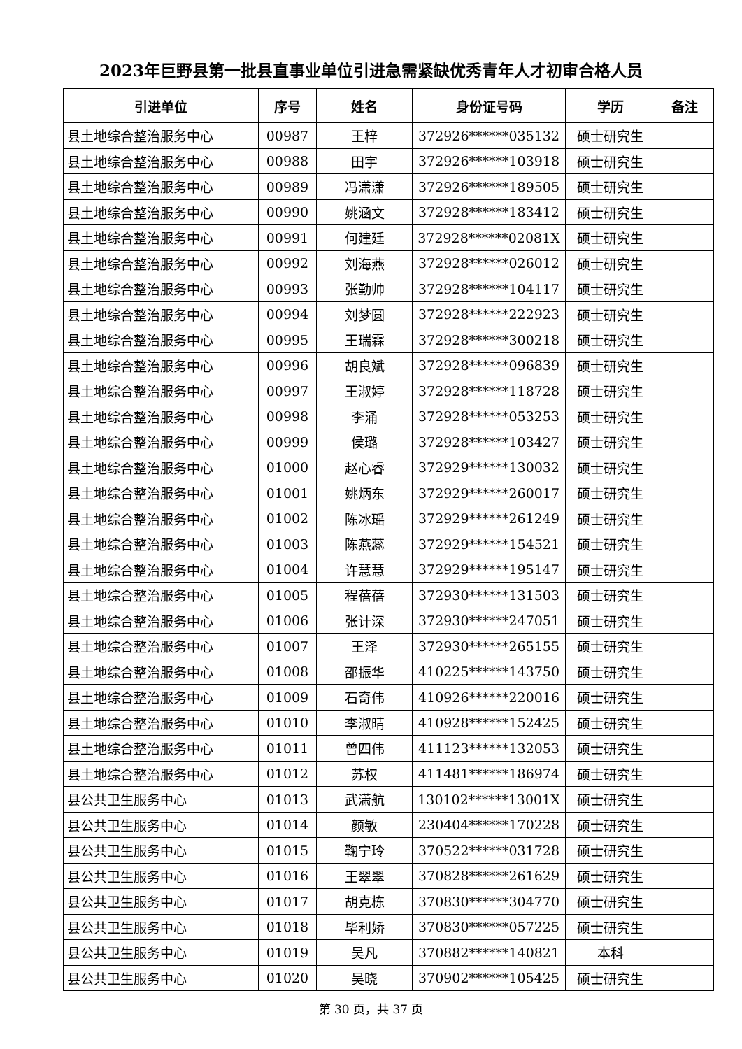2023年巨野县第一批县直事业单位引进急需紧缺优秀青年人才初审合格人员
| 引进单位 | 序号 | 姓名 | 身份证号码 | 学历 | 备注 |
| --- | --- | --- | --- | --- | --- |
| 县土地综合整治服务中心 | 00987 | 王梓 | 372926******035132 | 硕士研究生 | |
| 县土地综合整治服务中心 | 00988 | 田宇 | 372926******103918 | 硕士研究生 | |
| 县土地综合整治服务中心 | 00989 | 冯潇潇 | 372926******189505 | 硕士研究生 | |
| 县土地综合整治服务中心 | 00990 | 姚涵文 | 372928******183412 | 硕士研究生 | |
| 县土地综合整治服务中心 | 00991 | 何建廷 | 372928******02081X | 硕士研究生 | |
| 县土地综合整治服务中心 | 00992 | 刘海燕 | 372928******026012 | 硕士研究生 | |
| 县土地综合整治服务中心 | 00993 | 张勤帅 | 372928******104117 | 硕士研究生 | |
| 县土地综合整治服务中心 | 00994 | 刘梦圆 | 372928******222923 | 硕士研究生 | |
| 县土地综合整治服务中心 | 00995 | 王瑞霖 | 372928******300218 | 硕士研究生 | |
| 县土地综合整治服务中心 | 00996 | 胡良斌 | 372928******096839 | 硕士研究生 | |
| 县土地综合整治服务中心 | 00997 | 王淑婷 | 372928******118728 | 硕士研究生 | |
| 县土地综合整治服务中心 | 00998 | 李涌 | 372928******053253 | 硕士研究生 | |
| 县土地综合整治服务中心 | 00999 | 侯璐 | 372928******103427 | 硕士研究生 | |
| 县土地综合整治服务中心 | 01000 | 赵心睿 | 372929******130032 | 硕士研究生 | |
| 县土地综合整治服务中心 | 01001 | 姚炳东 | 372929******260017 | 硕士研究生 | |
| 县土地综合整治服务中心 | 01002 | 陈冰瑶 | 372929******261249 | 硕士研究生 | |
| 县土地综合整治服务中心 | 01003 | 陈燕蕊 | 372929******154521 | 硕士研究生 | |
| 县土地综合整治服务中心 | 01004 | 许慧慧 | 372929******195147 | 硕士研究生 | |
| 县土地综合整治服务中心 | 01005 | 程蓓蓓 | 372930******131503 | 硕士研究生 | |
| 县土地综合整治服务中心 | 01006 | 张计深 | 372930******247051 | 硕士研究生 | |
| 县土地综合整治服务中心 | 01007 | 王泽 | 372930******265155 | 硕士研究生 | |
| 县土地综合整治服务中心 | 01008 | 邵振华 | 410225******143750 | 硕士研究生 | |
| 县土地综合整治服务中心 | 01009 | 石奇伟 | 410926******220016 | 硕士研究生 | |
| 县土地综合整治服务中心 | 01010 | 李淑晴 | 410928******152425 | 硕士研究生 | |
| 县土地综合整治服务中心 | 01011 | 曾四伟 | 411123******132053 | 硕士研究生 | |
| 县土地综合整治服务中心 | 01012 | 苏权 | 411481******186974 | 硕士研究生 | |
| 县公共卫生服务中心 | 01013 | 武潇航 | 130102******13001X | 硕士研究生 | |
| 县公共卫生服务中心 | 01014 | 颜敏 | 230404******170228 | 硕士研究生 | |
| 县公共卫生服务中心 | 01015 | 鞠宁玲 | 370522******031728 | 硕士研究生 | |
| 县公共卫生服务中心 | 01016 | 王翠翠 | 370828******261629 | 硕士研究生 | |
| 县公共卫生服务中心 | 01017 | 胡克栋 | 370830******304770 | 硕士研究生 | |
| 县公共卫生服务中心 | 01018 | 毕利娇 | 370830******057225 | 硕士研究生 | |
| 县公共卫生服务中心 | 01019 | 吴凡 | 370882******140821 | 本科 | |
| 县公共卫生服务中心 | 01020 | 吴晓 | 370902******105425 | 硕士研究生 | |
第 30 页，共 37 页